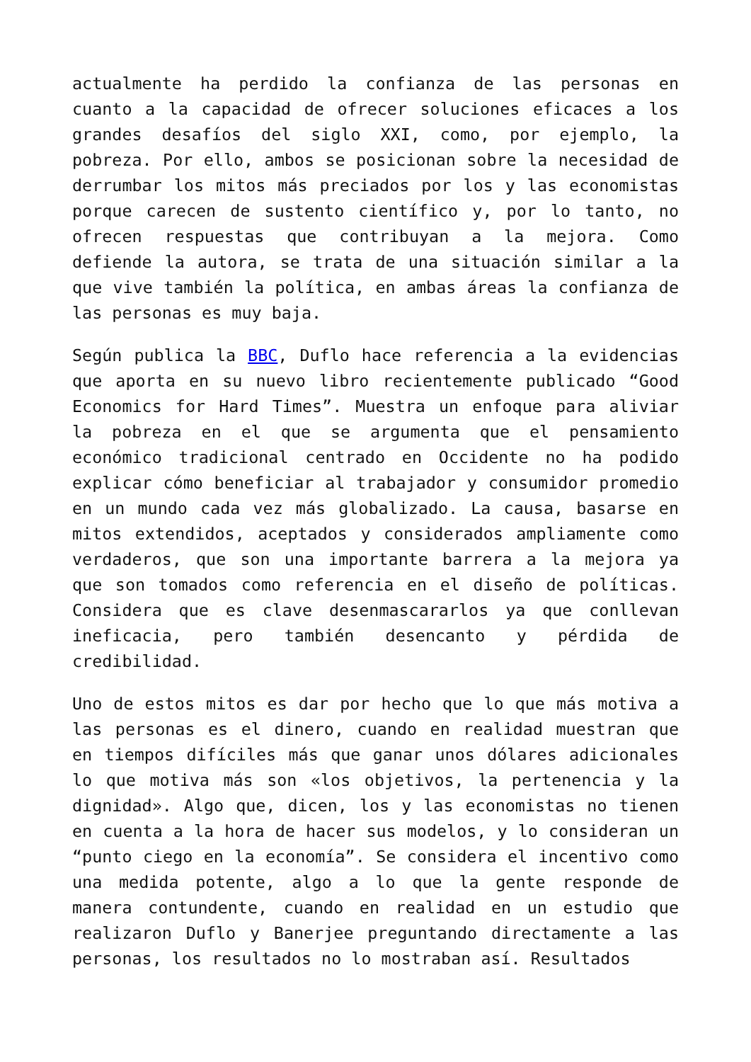actualmente ha perdido la confianza de las personas en cuanto a la capacidad de ofrecer soluciones eficaces a los grandes desafíos del siglo XXI, como, por ejemplo, la pobreza. Por ello, ambos se posicionan sobre la necesidad de derrumbar los mitos más preciados por los y las economistas porque carecen de sustento científico y, por lo tanto, no ofrecen respuestas que contribuyan a la mejora. Como defiende la autora, se trata de una situación similar a la que vive también la política, en ambas áreas la confianza de las personas es muy baja.
Según publica la BBC, Duflo hace referencia a la evidencias que aporta en su nuevo libro recientemente publicado “Good Economics for Hard Times”. Muestra un enfoque para aliviar la pobreza en el que se argumenta que el pensamiento económico tradicional centrado en Occidente no ha podido explicar cómo beneficiar al trabajador y consumidor promedio en un mundo cada vez más globalizado. La causa, basarse en mitos extendidos, aceptados y considerados ampliamente como verdaderos, que son una importante barrera a la mejora ya que son tomados como referencia en el diseño de políticas. Considera que es clave desenmascararlos ya que conllevan ineficacia, pero también desencanto y pérdida de credibilidad.
Uno de estos mitos es dar por hecho que lo que más motiva a las personas es el dinero, cuando en realidad muestran que en tiempos difíciles más que ganar unos dólares adicionales lo que motiva más son «los objetivos, la pertenencia y la dignidad». Algo que, dicen, los y las economistas no tienen en cuenta a la hora de hacer sus modelos, y lo consideran un “punto ciego en la economía”. Se considera el incentivo como una medida potente, algo a lo que la gente responde de manera contundente, cuando en realidad en un estudio que realizaron Duflo y Banerjee preguntando directamente a las personas, los resultados no lo mostraban así. Resultados